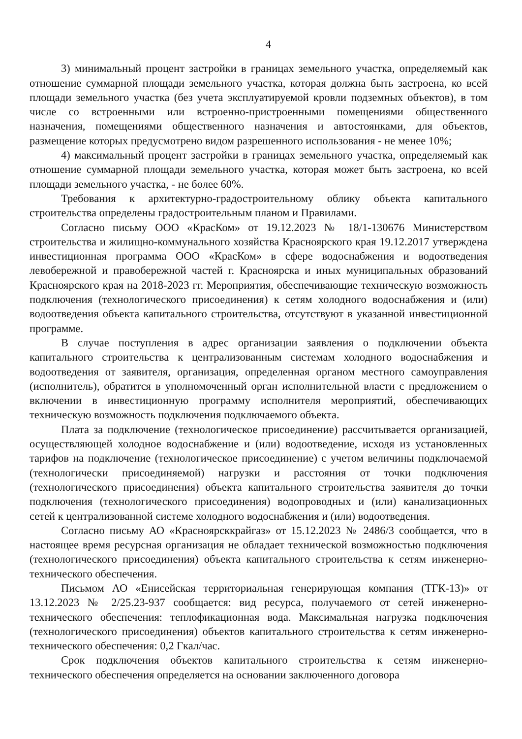4
3) минимальный процент застройки в границах земельного участка, определяемый как отношение суммарной площади земельного участка, которая должна быть застроена, ко всей площади земельного участка (без учета эксплуатируемой кровли подземных объектов), в том числе со встроенными или встроенно-пристроенными помещениями общественного назначения, помещениями общественного назначения и автостоянками, для объектов, размещение которых предусмотрено видом разрешенного использования - не менее 10%;
4) максимальный процент застройки в границах земельного участка, определяемый как отношение суммарной площади земельного участка, которая может быть застроена, ко всей площади земельного участка, - не более 60%.
Требования к архитектурно-градостроительному облику объекта капитального строительства определены градостроительным планом и Правилами.
Согласно письму ООО «КрасКом» от 19.12.2023 № 18/1-130676 Министерством строительства и жилищно-коммунального хозяйства Красноярского края 19.12.2017 утверждена инвестиционная программа ООО «КрасКом» в сфере водоснабжения и водоотведения левобережной и правобережной частей г. Красноярска и иных муниципальных образований Красноярского края на 2018-2023 гг. Мероприятия, обеспечивающие техническую возможность подключения (технологического присоединения) к сетям холодного водоснабжения и (или) водоотведения объекта капитального строительства, отсутствуют в указанной инвестиционной программе.
В случае поступления в адрес организации заявления о подключении объекта капитального строительства к централизованным системам холодного водоснабжения и водоотведения от заявителя, организация, определенная органом местного самоуправления (исполнитель), обратится в уполномоченный орган исполнительной власти с предложением о включении в инвестиционную программу исполнителя мероприятий, обеспечивающих техническую возможность подключения подключаемого объекта.
Плата за подключение (технологическое присоединение) рассчитывается организацией, осуществляющей холодное водоснабжение и (или) водоотведение, исходя из установленных тарифов на подключение (технологическое присоединение) с учетом величины подключаемой (технологически присоединяемой) нагрузки и расстояния от точки подключения (технологического присоединения) объекта капитального строительства заявителя до точки подключения (технологического присоединения) водопроводных и (или) канализационных сетей к централизованной системе холодного водоснабжения и (или) водоотведения.
Согласно письму АО «Красноярсккрайгаз» от 15.12.2023 № 2486/3 сообщается, что в настоящее время ресурсная организация не обладает технической возможностью подключения (технологического присоединения) объекта капитального строительства к сетям инженерно-технического обеспечения.
Письмом АО «Енисейская территориальная генерирующая компания (ТГК-13)» от 13.12.2023 № 2/25.23-937 сообщается: вид ресурса, получаемого от сетей инженерно-технического обеспечения: теплофикационная вода. Максимальная нагрузка подключения (технологического присоединения) объектов капитального строительства к сетям инженерно-технического обеспечения: 0,2 Гкал/час.
Срок подключения объектов капитального строительства к сетям инженерно-технического обеспечения определяется на основании заключенного договора